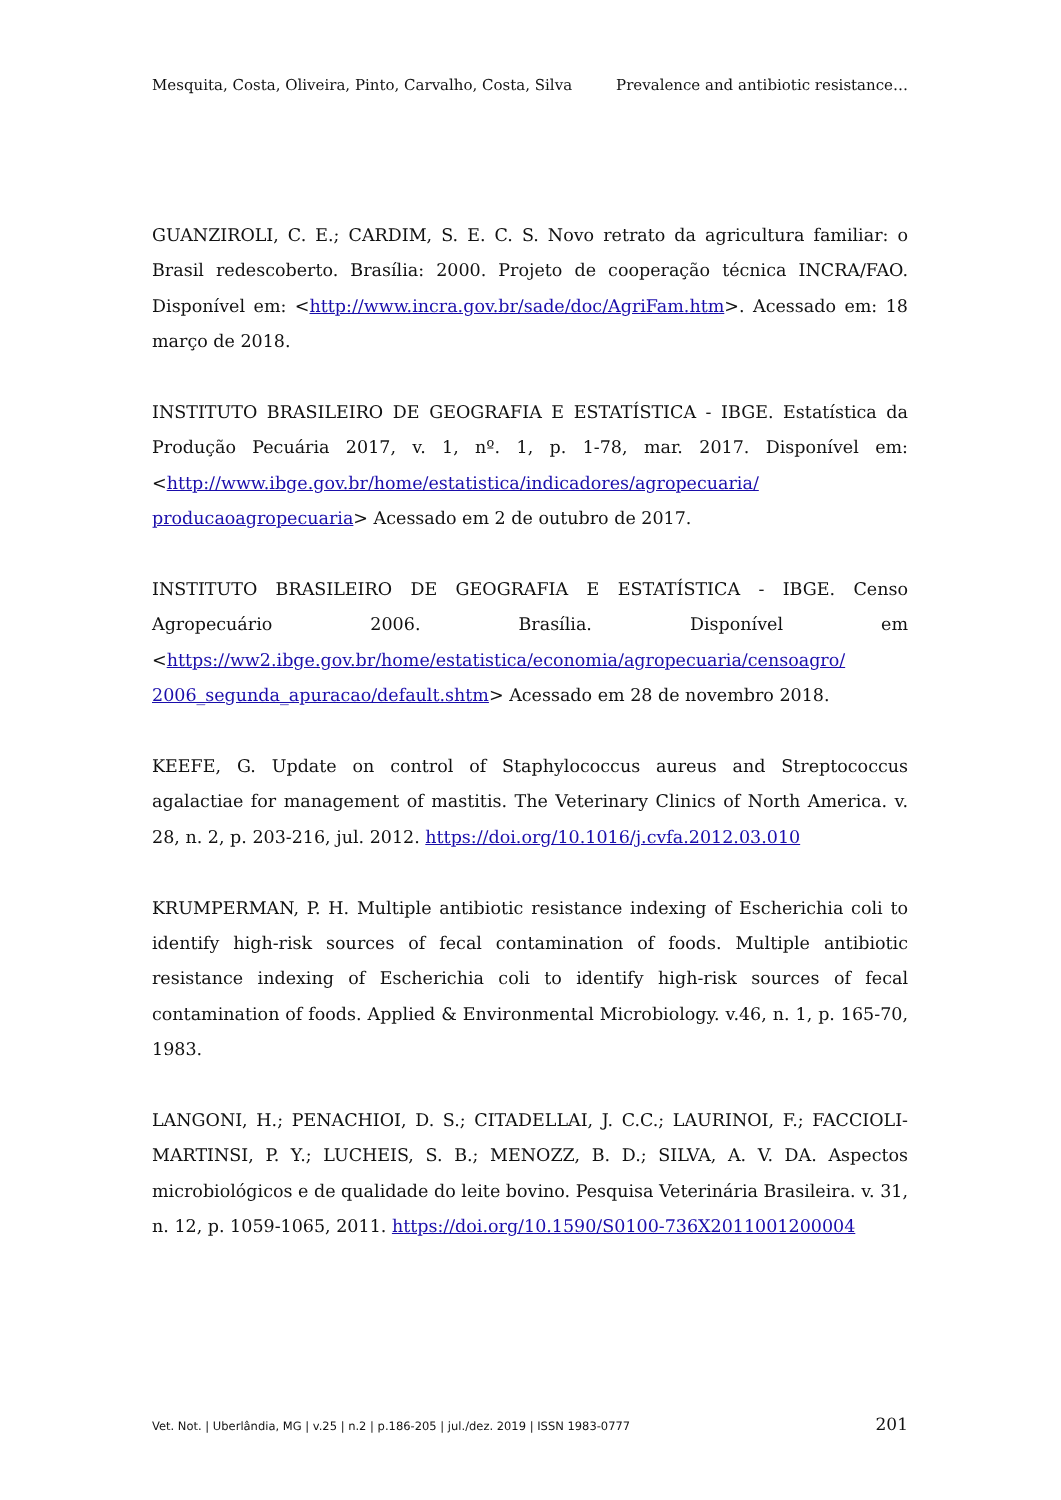Mesquita, Costa, Oliveira, Pinto, Carvalho, Costa, Silva Prevalence and antibiotic resistance…
GUANZIROLI, C. E.; CARDIM, S. E. C. S. Novo retrato da agricultura familiar: o Brasil redescoberto. Brasília: 2000. Projeto de cooperação técnica INCRA/FAO. Disponível em: <http://www.incra.gov.br/sade/doc/AgriFam.htm>. Acessado em: 18 março de 2018.
INSTITUTO BRASILEIRO DE GEOGRAFIA E ESTATÍSTICA - IBGE. Estatística da Produção Pecuária 2017, v. 1, nº. 1, p. 1-78, mar. 2017. Disponível em: <http://www.ibge.gov.br/home/estatistica/indicadores/agropecuaria/ producaoagropecuaria> Acessado em 2 de outubro de 2017.
INSTITUTO BRASILEIRO DE GEOGRAFIA E ESTATÍSTICA - IBGE. Censo Agropecuário 2006. Brasília. Disponível em <https://ww2.ibge.gov.br/home/estatistica/economia/agropecuaria/censoagro/ 2006_segunda_apuracao/default.shtm> Acessado em 28 de novembro 2018.
KEEFE, G. Update on control of Staphylococcus aureus and Streptococcus agalactiae for management of mastitis. The Veterinary Clinics of North America. v. 28, n. 2, p. 203-216, jul. 2012. https://doi.org/10.1016/j.cvfa.2012.03.010
KRUMPERMAN, P. H. Multiple antibiotic resistance indexing of Escherichia coli to identify high-risk sources of fecal contamination of foods. Multiple antibiotic resistance indexing of Escherichia coli to identify high-risk sources of fecal contamination of foods. Applied & Environmental Microbiology. v.46, n. 1, p. 165-70, 1983.
LANGONI, H.; PENACHIOI, D. S.; CITADELLAI, J. C.C.; LAURINOI, F.; FACCIOLI-MARTINSI, P. Y.; LUCHEIS, S. B.; MENOZZ, B. D.; SILVA, A. V. DA. Aspectos microbiológicos e de qualidade do leite bovino. Pesquisa Veterinária Brasileira. v. 31, n. 12, p. 1059-1065, 2011. https://doi.org/10.1590/S0100-736X2011001200004
Vet. Not. | Uberlândia, MG | v.25 | n.2 | p.186-205 | jul./dez. 2019 | ISSN 1983-0777 201